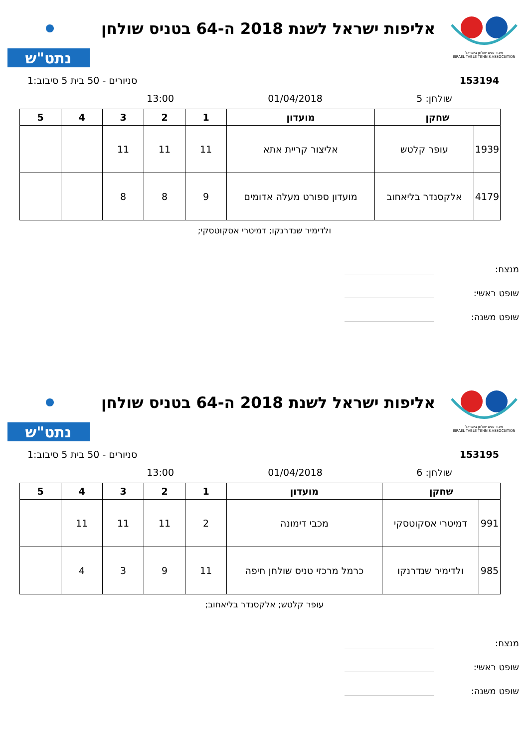איגוד טניס שולחן בישראל
ISRAEL TABLE TENNIS ASSOCIATION
אליפות ישראל לשנת 2018 ה-64 בטניס שולחן
נתט"ש
153194 סניורים - 50 בית 5 סיבוב:1
שולחן: 5 01/04/2018 13:00
| שחקן | | מועדון | 1 | 2 | 3 | 4 | 5 |
| --- | --- | --- | --- | --- | --- | --- | --- |
| 1939 | עופר קלטש | אליצור קריית אתא | 11 | 11 | 11 | | |
| 4179 | אלקסנדר בליאחוב | מועדון ספורט מעלה אדומים | 9 | 8 | 8 | | |
ולדימיר שנדרנקו; דמיטרי אסקוטסקי;
מנצח:
שופט ראשי:
שופט משנה:
איגוד טניס שולחן בישראל
ISRAEL TABLE TENNIS ASSOCIATION
אליפות ישראל לשנת 2018 ה-64 בטניס שולחן
נתט"ש
153195 סניורים - 50 בית 5 סיבוב:1
שולחן: 6 01/04/2018 13:00
| שחקן | | מועדון | 1 | 2 | 3 | 4 | 5 |
| --- | --- | --- | --- | --- | --- | --- | --- |
| 991 | דמיטרי אסקוטסקי | מכבי דימונה | 2 | 11 | 11 | 11 | |
| 985 | ולדימיר שנדרנקו | כרמל מרכזי טניס שולחן חיפה | 11 | 9 | 3 | 4 | |
עופר קלטש; אלקסנדר בליאחוב;
מנצח:
שופט ראשי:
שופט משנה: